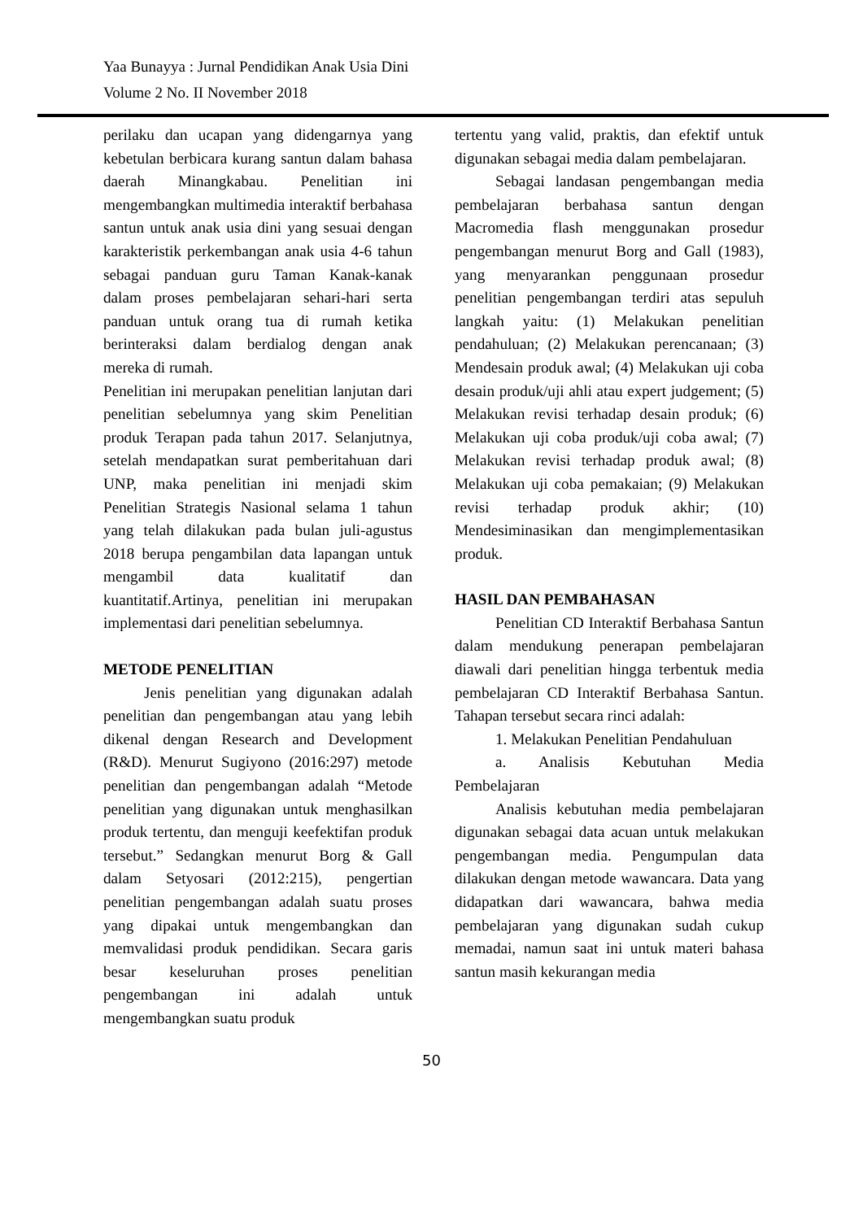Yaa Bunayya : Jurnal Pendidikan Anak Usia Dini
Volume 2 No. II November 2018
perilaku dan ucapan yang didengarnya yang kebetulan berbicara kurang santun dalam bahasa daerah Minangkabau. Penelitian ini mengembangkan multimedia interaktif berbahasa santun untuk anak usia dini yang sesuai dengan karakteristik perkembangan anak usia 4-6 tahun sebagai panduan guru Taman Kanak-kanak dalam proses pembelajaran sehari-hari serta panduan untuk orang tua di rumah ketika berinteraksi dalam berdialog dengan anak mereka di rumah.
Penelitian ini merupakan penelitian lanjutan dari penelitian sebelumnya yang skim Penelitian produk Terapan pada tahun 2017. Selanjutnya, setelah mendapatkan surat pemberitahuan dari UNP, maka penelitian ini menjadi skim Penelitian Strategis Nasional selama 1 tahun yang telah dilakukan pada bulan juli-agustus 2018 berupa pengambilan data lapangan untuk mengambil data kualitatif dan kuantitatif.Artinya, penelitian ini merupakan implementasi dari penelitian sebelumnya.
METODE PENELITIAN
Jenis penelitian yang digunakan adalah penelitian dan pengembangan atau yang lebih dikenal dengan Research and Development (R&D). Menurut Sugiyono (2016:297) metode penelitian dan pengembangan adalah “Metode penelitian yang digunakan untuk menghasilkan produk tertentu, dan menguji keefektifan produk tersebut.” Sedangkan menurut Borg & Gall dalam Setyosari (2012:215), pengertian penelitian pengembangan adalah suatu proses yang dipakai untuk mengembangkan dan memvalidasi produk pendidikan. Secara garis besar keseluruhan proses penelitian pengembangan ini adalah untuk mengembangkan suatu produk
tertentu yang valid, praktis, dan efektif untuk digunakan sebagai media dalam pembelajaran.
Sebagai landasan pengembangan media pembelajaran berbahasa santun dengan Macromedia flash menggunakan prosedur pengembangan menurut Borg and Gall (1983), yang menyarankan penggunaan prosedur penelitian pengembangan terdiri atas sepuluh langkah yaitu: (1) Melakukan penelitian pendahuluan; (2) Melakukan perencanaan; (3) Mendesain produk awal; (4) Melakukan uji coba desain produk/uji ahli atau expert judgement; (5) Melakukan revisi terhadap desain produk; (6) Melakukan uji coba produk/uji coba awal; (7) Melakukan revisi terhadap produk awal; (8) Melakukan uji coba pemakaian; (9) Melakukan revisi terhadap produk akhir; (10) Mendesiminasikan dan mengimplementasikan produk.
HASIL DAN PEMBAHASAN
Penelitian CD Interaktif Berbahasa Santun dalam mendukung penerapan pembelajaran diawali dari penelitian hingga terbentuk media pembelajaran CD Interaktif Berbahasa Santun. Tahapan tersebut secara rinci adalah:
1. Melakukan Penelitian Pendahuluan
a. Analisis Kebutuhan Media Pembelajaran
Analisis kebutuhan media pembelajaran digunakan sebagai data acuan untuk melakukan pengembangan media. Pengumpulan data dilakukan dengan metode wawancara. Data yang didapatkan dari wawancara, bahwa media pembelajaran yang digunakan sudah cukup memadai, namun saat ini untuk materi bahasa santun masih kekurangan media
50